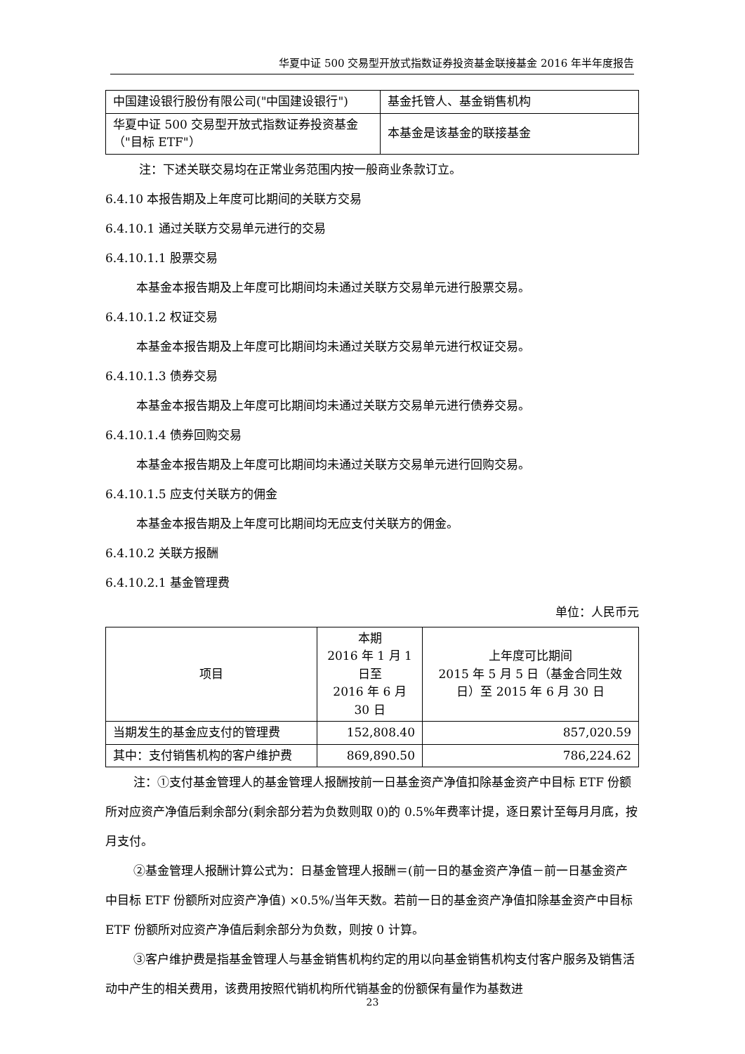华夏中证 500 交易型开放式指数证券投资基金联接基金 2016 年半年度报告
| 中国建设银行股份有限公司("中国建设银行") | 基金托管人、基金销售机构 |
| 华夏中证 500 交易型开放式指数证券投资基金（"目标 ETF"） | 本基金是该基金的联接基金 |
注：下述关联交易均在正常业务范围内按一般商业条款订立。
6.4.10 本报告期及上年度可比期间的关联方交易
6.4.10.1 通过关联方交易单元进行的交易
6.4.10.1.1 股票交易
本基金本报告期及上年度可比期间均未通过关联方交易单元进行股票交易。
6.4.10.1.2 权证交易
本基金本报告期及上年度可比期间均未通过关联方交易单元进行权证交易。
6.4.10.1.3 债券交易
本基金本报告期及上年度可比期间均未通过关联方交易单元进行债券交易。
6.4.10.1.4 债券回购交易
本基金本报告期及上年度可比期间均未通过关联方交易单元进行回购交易。
6.4.10.1.5 应支付关联方的佣金
本基金本报告期及上年度可比期间均无应支付关联方的佣金。
6.4.10.2 关联方报酬
6.4.10.2.1 基金管理费
单位：人民币元
| 项目 | 本期 2016 年 1 月 1 日至 2016 年 6 月 30 日 | 上年度可比期间 2015 年 5 月 5 日（基金合同生效日）至 2015 年 6 月 30 日 |
| --- | --- | --- |
| 当期发生的基金应支付的管理费 | 152,808.40 | 857,020.59 |
| 其中：支付销售机构的客户维护费 | 869,890.50 | 786,224.62 |
注：①支付基金管理人的基金管理人报酬按前一日基金资产净值扣除基金资产中目标 ETF 份额所对应资产净值后剩余部分(剩余部分若为负数则取 0)的 0.5%年费率计提，逐日累计至每月月底，按月支付。
②基金管理人报酬计算公式为：日基金管理人报酬＝(前一日的基金资产净值－前一日基金资产中目标 ETF 份额所对应资产净值) ×0.5%/当年天数。若前一日的基金资产净值扣除基金资产中目标 ETF 份额所对应资产净值后剩余部分为负数，则按 0 计算。
③客户维护费是指基金管理人与基金销售机构约定的用以向基金销售机构支付客户服务及销售活动中产生的相关费用，该费用按照代销机构所代销基金的份额保有量作为基数进
23